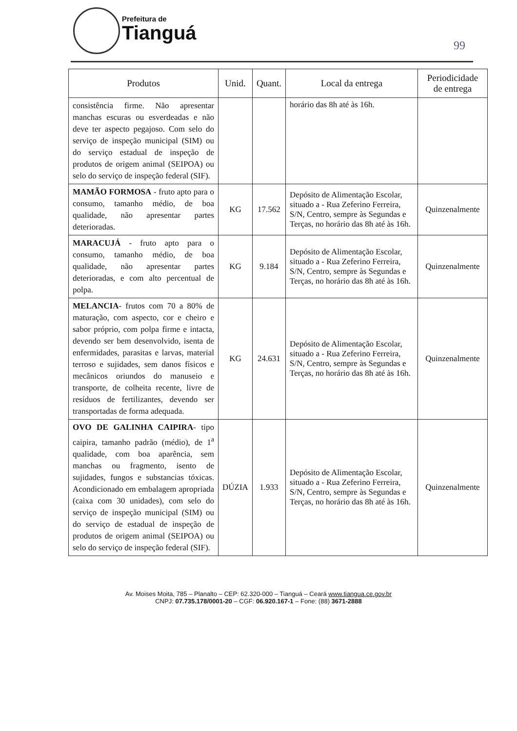Prefeitura de
Tianguá
99
| Produtos | Unid. | Quant. | Local da entrega | Periodicidade de entrega |
| --- | --- | --- | --- | --- |
| consistência firme. Não apresentar manchas escuras ou esverdeadas e não deve ter aspecto pegajoso. Com selo do serviço de inspeção municipal (SIM) ou do serviço estadual de inspeção de produtos de origem animal (SEIPOA) ou selo do serviço de inspeção federal (SIF). | | | horário das 8h até às 16h. | |
| MAMÃO FORMOSA - fruto apto para o consumo, tamanho médio, de boa qualidade, não apresentar partes deterioradas. | KG | 17.562 | Depósito de Alimentação Escolar, situado a - Rua Zeferino Ferreira, S/N, Centro, sempre às Segundas e Terças, no horário das 8h até às 16h. | Quinzenalmente |
| MARACUJÁ - fruto apto para o consumo, tamanho médio, de boa qualidade, não apresentar partes deterioradas, e com alto percentual de polpa. | KG | 9.184 | Depósito de Alimentação Escolar, situado a - Rua Zeferino Ferreira, S/N, Centro, sempre às Segundas e Terças, no horário das 8h até às 16h. | Quinzenalmente |
| MELANCIA - frutos com 70 a 80% de maturação, com aspecto, cor e cheiro e sabor próprio, com polpa firme e intacta, devendo ser bem desenvolvido, isenta de enfermidades, parasitas e larvas, material terroso e sujidades, sem danos físicos e mecânicos oriundos do manuseio e transporte, de colheita recente, livre de resíduos de fertilizantes, devendo ser transportadas de forma adequada. | KG | 24.631 | Depósito de Alimentação Escolar, situado a - Rua Zeferino Ferreira, S/N, Centro, sempre às Segundas e Terças, no horário das 8h até às 16h. | Quinzenalmente |
| OVO DE GALINHA CAIPIRA - tipo caipira, tamanho padrão (médio), de 1<sup>a</sup> qualidade, com boa aparência, sem manchas ou fragmento, isento de sujidades, fungos e substancias tóxicas. Acondicionado em embalagem apropriada (caixa com 30 unidades), com selo do serviço de inspeção municipal (SIM) ou do serviço de estadual de inspeção de produtos de origem animal (SEIPOA) ou selo do serviço de inspeção federal (SIF). | DÚZIA | 1.933 | Depósito de Alimentação Escolar, situado a - Rua Zeferino Ferreira, S/N, Centro, sempre às Segundas e Terças, no horário das 8h até às 16h. | Quinzenalmente |
Av. Moises Moita, 785 – Planalto – CEP: 62.320-000 – Tianguá – Ceará www.tiangua.ce.gov.br
CNPJ: 07.735.178/0001-20 – CGF: 06.920.167-1 – Fone: (88) 3671-2888